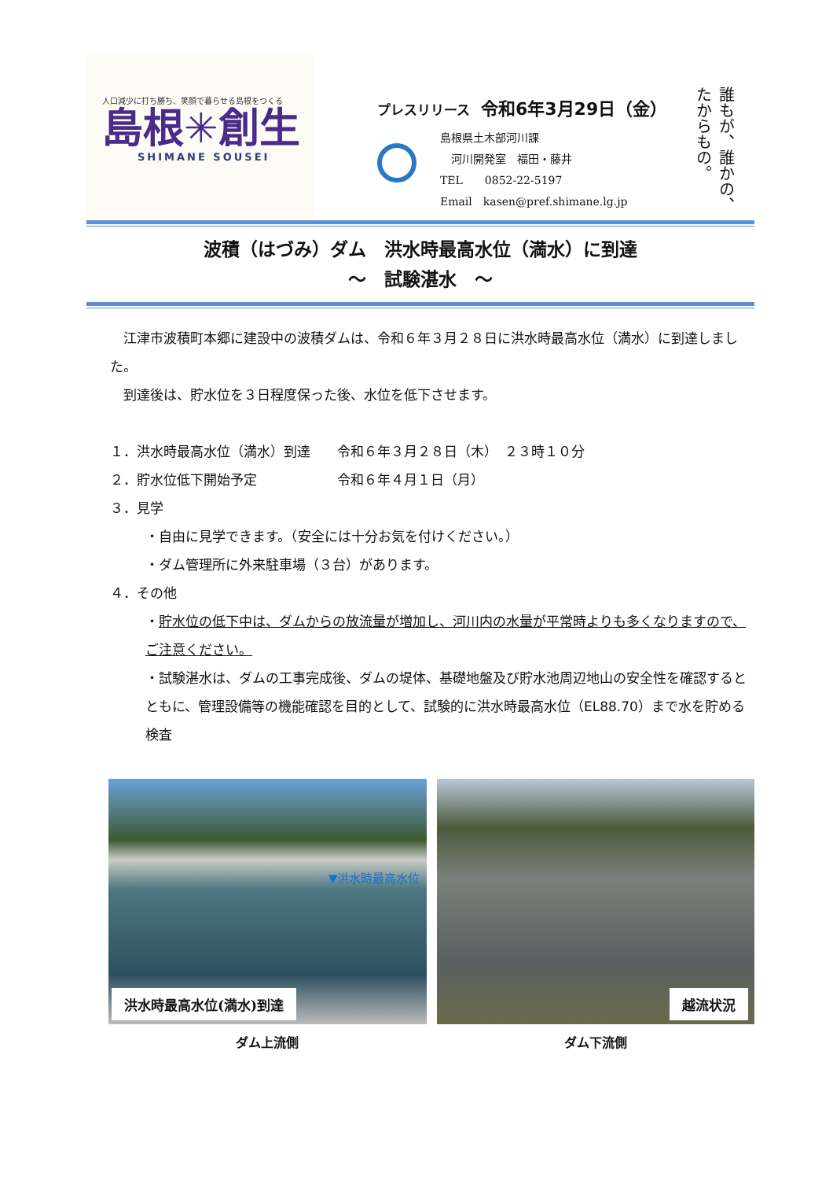人口減少に打ち勝ち、笑顔で暮らせる島根をつくる
島根✳創生
SHIMANE SOUSEI
プレスリリース 令和6年3月29日（金）
島根県土木部河川課
　河川開発室　福田・藤井
TEL　　0852-22-5197
Email　kasen@pref.shimane.lg.jp
誰もが、誰かの、たからもの。
波積（はづみ）ダム　洪水時最高水位（満水）に到達
～　試験湛水　～
　江津市波積町本郷に建設中の波積ダムは、令和６年３月２８日に洪水時最高水位（満水）に到達しました。
　到達後は、貯水位を３日程度保った後、水位を低下させます。
１．洪水時最高水位（満水）到達　　令和６年３月２８日（木）　２３時１０分
２．貯水位低下開始予定　　　　　　令和６年４月１日（月）
３．見学
・自由に見学できます。（安全には十分お気を付けください。）
・ダム管理所に外来駐車場（３台）があります。
４．その他
・貯水位の低下中は、ダムからの放流量が増加し、河川内の水量が平常時よりも多くなりますので、ご注意ください。
・試験湛水は、ダムの工事完成後、ダムの堤体、基礎地盤及び貯水池周辺地山の安全性を確認するとともに、管理設備等の機能確認を目的として、試験的に洪水時最高水位（EL88.70）まで水を貯める検査
▼洪水時最高水位
洪水時最高水位(満水)到達
ダム上流側
越流状況
ダム下流側